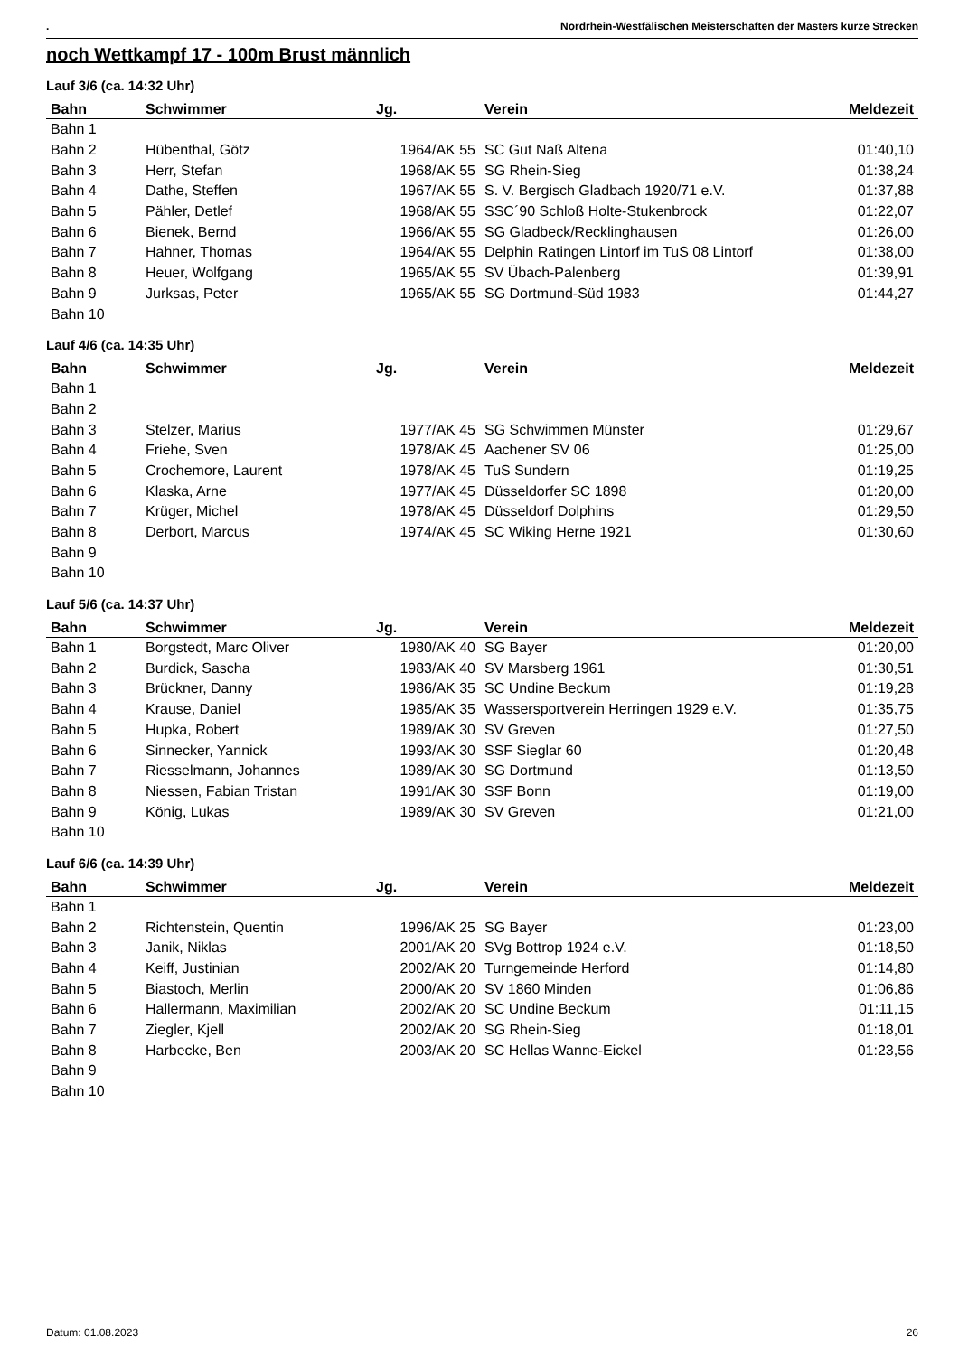. Nordrhein-Westfälischen Meisterschaften der Masters kurze Strecken
noch Wettkampf 17 - 100m Brust männlich
Lauf 3/6 (ca. 14:32 Uhr)
| Bahn | Schwimmer | Jg. | Verein | Meldezeit |
| --- | --- | --- | --- | --- |
| Bahn 1 | | | | |
| Bahn 2 | Hübenthal, Götz | 1964/AK 55 | SC Gut Naß Altena | 01:40,10 |
| Bahn 3 | Herr, Stefan | 1968/AK 55 | SG Rhein-Sieg | 01:38,24 |
| Bahn 4 | Dathe, Steffen | 1967/AK 55 | S. V. Bergisch Gladbach 1920/71 e.V. | 01:37,88 |
| Bahn 5 | Pähler, Detlef | 1968/AK 55 | SSC´90 Schloß Holte-Stukenbrock | 01:22,07 |
| Bahn 6 | Bienek, Bernd | 1966/AK 55 | SG Gladbeck/Recklinghausen | 01:26,00 |
| Bahn 7 | Hahner, Thomas | 1964/AK 55 | Delphin Ratingen Lintorf im TuS 08 Lintorf | 01:38,00 |
| Bahn 8 | Heuer, Wolfgang | 1965/AK 55 | SV Übach-Palenberg | 01:39,91 |
| Bahn 9 | Jurksas, Peter | 1965/AK 55 | SG Dortmund-Süd 1983 | 01:44,27 |
| Bahn 10 | | | | |
Lauf 4/6 (ca. 14:35 Uhr)
| Bahn | Schwimmer | Jg. | Verein | Meldezeit |
| --- | --- | --- | --- | --- |
| Bahn 1 | | | | |
| Bahn 2 | | | | |
| Bahn 3 | Stelzer, Marius | 1977/AK 45 | SG Schwimmen Münster | 01:29,67 |
| Bahn 4 | Friehe, Sven | 1978/AK 45 | Aachener SV 06 | 01:25,00 |
| Bahn 5 | Crochemore, Laurent | 1978/AK 45 | TuS Sundern | 01:19,25 |
| Bahn 6 | Klaska, Arne | 1977/AK 45 | Düsseldorfer SC 1898 | 01:20,00 |
| Bahn 7 | Krüger, Michel | 1978/AK 45 | Düsseldorf Dolphins | 01:29,50 |
| Bahn 8 | Derbort, Marcus | 1974/AK 45 | SC Wiking Herne 1921 | 01:30,60 |
| Bahn 9 | | | | |
| Bahn 10 | | | | |
Lauf 5/6 (ca. 14:37 Uhr)
| Bahn | Schwimmer | Jg. | Verein | Meldezeit |
| --- | --- | --- | --- | --- |
| Bahn 1 | Borgstedt, Marc Oliver | 1980/AK 40 | SG Bayer | 01:20,00 |
| Bahn 2 | Burdick, Sascha | 1983/AK 40 | SV Marsberg 1961 | 01:30,51 |
| Bahn 3 | Brückner, Danny | 1986/AK 35 | SC Undine Beckum | 01:19,28 |
| Bahn 4 | Krause, Daniel | 1985/AK 35 | Wassersportverein Herringen 1929 e.V. | 01:35,75 |
| Bahn 5 | Hupka, Robert | 1989/AK 30 | SV Greven | 01:27,50 |
| Bahn 6 | Sinnecker, Yannick | 1993/AK 30 | SSF Sieglar 60 | 01:20,48 |
| Bahn 7 | Riesselmann, Johannes | 1989/AK 30 | SG Dortmund | 01:13,50 |
| Bahn 8 | Niessen, Fabian Tristan | 1991/AK 30 | SSF Bonn | 01:19,00 |
| Bahn 9 | König, Lukas | 1989/AK 30 | SV Greven | 01:21,00 |
| Bahn 10 | | | | |
Lauf 6/6 (ca. 14:39 Uhr)
| Bahn | Schwimmer | Jg. | Verein | Meldezeit |
| --- | --- | --- | --- | --- |
| Bahn 1 | | | | |
| Bahn 2 | Richtenstein, Quentin | 1996/AK 25 | SG Bayer | 01:23,00 |
| Bahn 3 | Janik, Niklas | 2001/AK 20 | SVg Bottrop 1924 e.V. | 01:18,50 |
| Bahn 4 | Keiff, Justinian | 2002/AK 20 | Turngemeinde Herford | 01:14,80 |
| Bahn 5 | Biastoch, Merlin | 2000/AK 20 | SV 1860 Minden | 01:06,86 |
| Bahn 6 | Hallermann, Maximilian | 2002/AK 20 | SC Undine Beckum | 01:11,15 |
| Bahn 7 | Ziegler, Kjell | 2002/AK 20 | SG Rhein-Sieg | 01:18,01 |
| Bahn 8 | Harbecke, Ben | 2003/AK 20 | SC Hellas Wanne-Eickel | 01:23,56 |
| Bahn 9 | | | | |
| Bahn 10 | | | | |
Datum: 01.08.2023 26